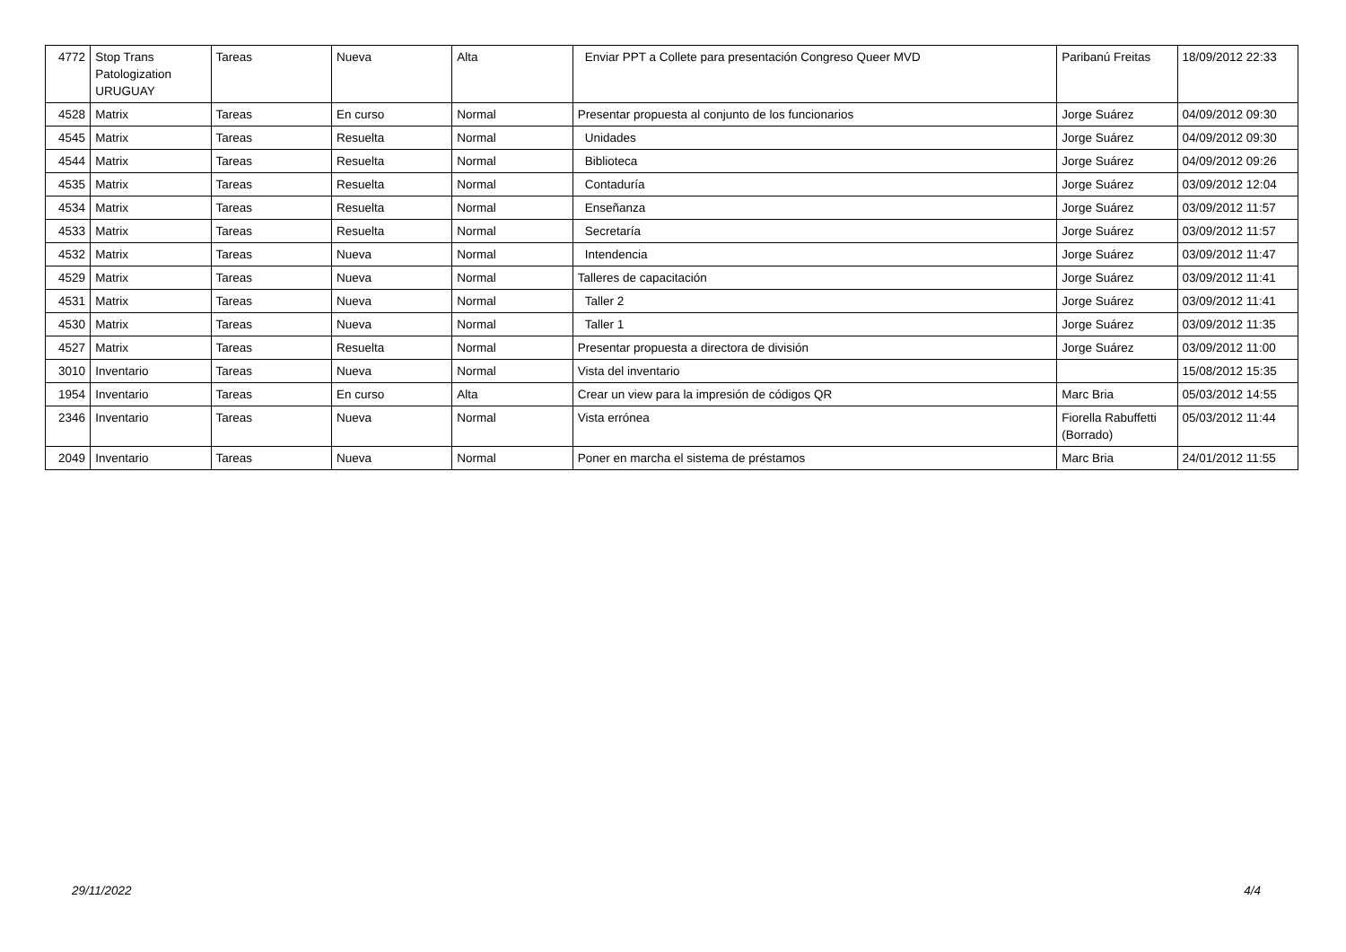| 4772 | Stop Trans Patologization URUGUAY | Tareas | Nueva | Alta | Enviar PPT a Collete para presentación Congreso Queer MVD | Paribanú Freitas | 18/09/2012 22:33 |
| 4528 | Matrix | Tareas | En curso | Normal | Presentar propuesta al conjunto de los funcionarios | Jorge Suárez | 04/09/2012 09:30 |
| 4545 | Matrix | Tareas | Resuelta | Normal | Unidades | Jorge Suárez | 04/09/2012 09:30 |
| 4544 | Matrix | Tareas | Resuelta | Normal | Biblioteca | Jorge Suárez | 04/09/2012 09:26 |
| 4535 | Matrix | Tareas | Resuelta | Normal | Contaduría | Jorge Suárez | 03/09/2012 12:04 |
| 4534 | Matrix | Tareas | Resuelta | Normal | Enseñanza | Jorge Suárez | 03/09/2012 11:57 |
| 4533 | Matrix | Tareas | Resuelta | Normal | Secretaría | Jorge Suárez | 03/09/2012 11:57 |
| 4532 | Matrix | Tareas | Nueva | Normal | Intendencia | Jorge Suárez | 03/09/2012 11:47 |
| 4529 | Matrix | Tareas | Nueva | Normal | Talleres de capacitación | Jorge Suárez | 03/09/2012 11:41 |
| 4531 | Matrix | Tareas | Nueva | Normal | Taller 2 | Jorge Suárez | 03/09/2012 11:41 |
| 4530 | Matrix | Tareas | Nueva | Normal | Taller 1 | Jorge Suárez | 03/09/2012 11:35 |
| 4527 | Matrix | Tareas | Resuelta | Normal | Presentar propuesta a directora de división | Jorge Suárez | 03/09/2012 11:00 |
| 3010 | Inventario | Tareas | Nueva | Normal | Vista del inventario | | 15/08/2012 15:35 |
| 1954 | Inventario | Tareas | En curso | Alta | Crear un view para la impresión de códigos QR | Marc Bria | 05/03/2012 14:55 |
| 2346 | Inventario | Tareas | Nueva | Normal | Vista errónea | Fiorella Rabuffetti (Borrado) | 05/03/2012 11:44 |
| 2049 | Inventario | Tareas | Nueva | Normal | Poner en marcha el sistema de préstamos | Marc Bria | 24/01/2012 11:55 |
29/11/2022 4/4